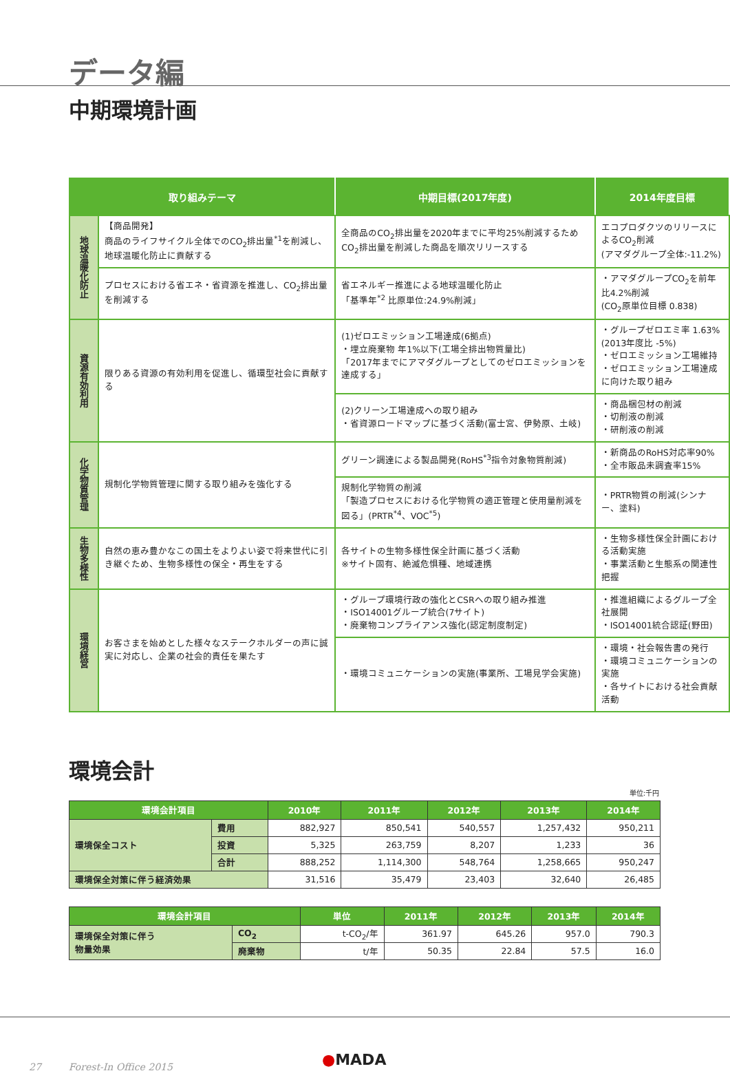データ編
中期環境計画
| 取り組みテーマ | | 中期目標(2017年度) | 2014年度目標 |
| --- | --- | --- | --- |
| 地球温暖化防止 | 【商品開発】 商品のライフサイクル全体でのCO<sub>2</sub>排出量<sup>*1</sup>を削減し、地球温暖化防止に貢献する | 全商品のCO<sub>2</sub>排出量を2020年までに平均25%削減するためCO<sub>2</sub>排出量を削減した商品を順次リリースする | エコプロダクツのリリースによるCO<sub>2</sub>削減 (アマダグループ全体:-11.2%) |
| | プロセスにおける省エネ・省資源を推進し、CO<sub>2</sub>排出量を削減する | 省エネルギー推進による地球温暖化防止 「基準年<sup>*2</sup> 比原単位:24.9%削減」 | ・アマダグループCO<sub>2</sub>を前年比4.2%削減 (CO<sub>2</sub>原単位目標 0.838) |
| 資源有効利用 | 限りある資源の有効利用を促進し、循環型社会に貢献する | (1)ゼロエミッション工場達成(6拠点) ・埋立廃棄物 年1%以下(工場全排出物質量比) 「2017年までにアマダグループとしてのゼロエミッションを達成する」 | ・グループゼロエミ率 1.63% (2013年度比 -5%) ・ゼロエミッション工場維持 ・ゼロエミッション工場達成に向けた取り組み |
| | | (2)クリーン工場達成への取り組み ・省資源ロードマップに基づく活動(富士宮、伊勢原、土岐) | ・商品梱包材の削減 ・切削液の削減 ・研削液の削減 |
| 化学物質管理 | 規制化学物質管理に関する取り組みを強化する | グリーン調達による製品開発(RoHS<sup>*3</sup>指令対象物質削減) | ・新商品のRoHS対応率90% ・全市販品未調査率15% |
| | | 規制化学物質の削減 「製造プロセスにおける化学物質の適正管理と使用量削減を図る」(PRTR<sup>*4</sup>、VOC<sup>*5</sup>) | ・PRTR物質の削減(シンナー、塗料) |
| 生物多様性 | 自然の恵み豊かなこの国土をよりよい姿で将来世代に引き継ぐため、生物多様性の保全・再生をする | 各サイトの生物多様性保全計画に基づく活動 ※サイト固有、絶滅危惧種、地域連携 | ・生物多様性保全計画における活動実施 ・事業活動と生態系の関連性把握 |
| 環境経営 | お客さまを始めとした様々なステークホルダーの声に誠実に対応し、企業の社会的責任を果たす | ・グループ環境行政の強化とCSRへの取り組み推進 ・ISO14001グループ統合(7サイト) ・廃棄物コンプライアンス強化(認定制度制定) | ・推進組織によるグループ全社展開 ・ISO14001統合認証(野田) |
| | | ・環境コミュニケーションの実施(事業所、工場見学会実施) | ・環境・社会報告書の発行 ・環境コミュニケーションの実施 ・各サイトにおける社会貢献活動 |
環境会計
単位:千円
| 環境会計項目 | | 2010年 | 2011年 | 2012年 | 2013年 | 2014年 |
| --- | --- | --- | --- | --- | --- | --- |
| 環境保全コスト | 費用 | 882,927 | 850,541 | 540,557 | 1,257,432 | 950,211 |
| | 投資 | 5,325 | 263,759 | 8,207 | 1,233 | 36 |
| | 合計 | 888,252 | 1,114,300 | 548,764 | 1,258,665 | 950,247 |
| 環境保全対策に伴う経済効果 | | 31,516 | 35,479 | 23,403 | 32,640 | 26,485 |
| 環境会計項目 | | 単位 | 2011年 | 2012年 | 2013年 | 2014年 |
| --- | --- | --- | --- | --- | --- | --- |
| 環境保全対策に伴う 物量効果 | CO<sub>2</sub> | t-CO<sub>2</sub>/年 | 361.97 | 645.26 | 957.0 | 790.3 |
| | 廃棄物 | t/年 | 50.35 | 22.84 | 57.5 | 16.0 |
27 Forest-In Office 2015
●MADA